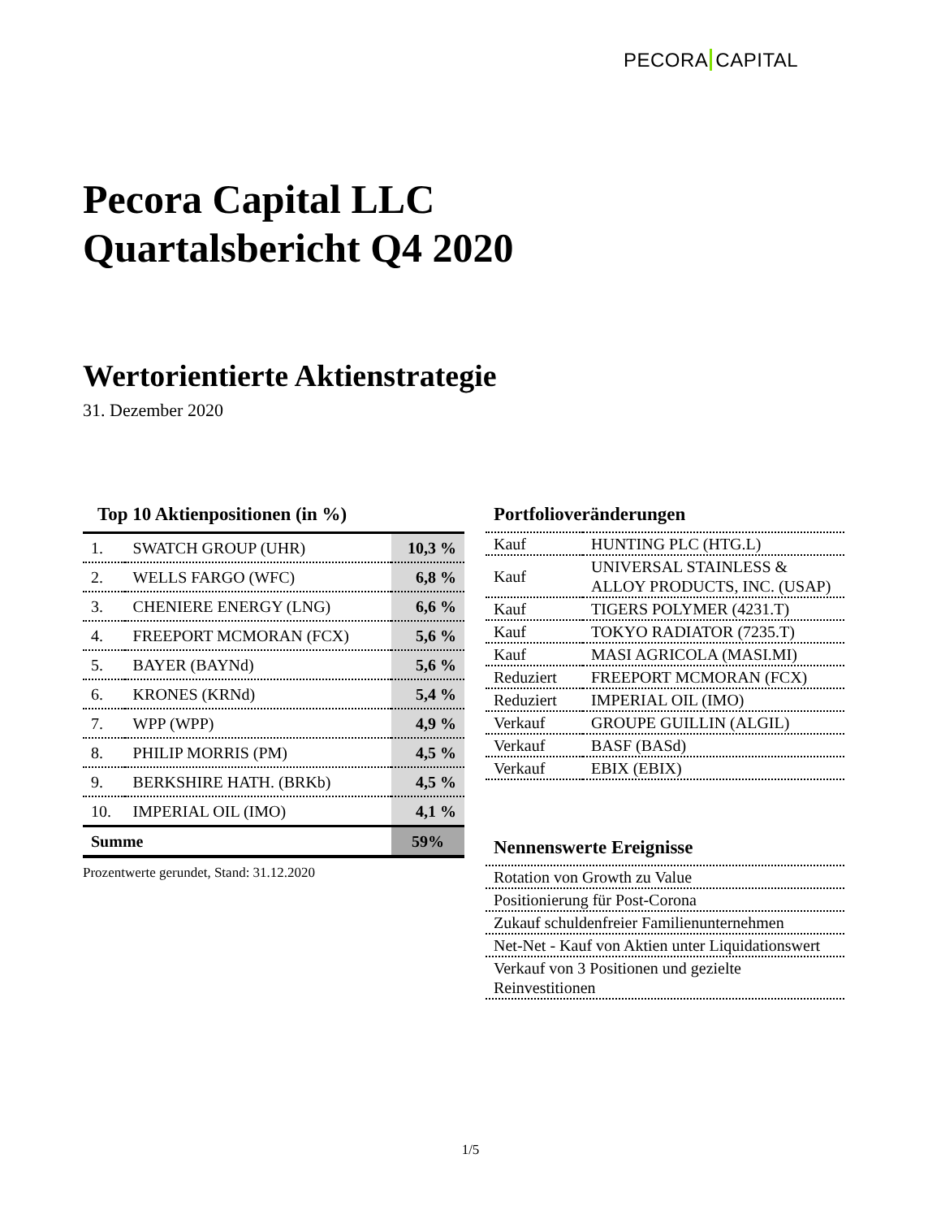PECORA CAPITAL
Pecora Capital LLC
Quartalsbericht Q4 2020
Wertorientierte Aktienstrategie
31. Dezember 2020
Top 10 Aktienpositionen (in %)
| 1. | SWATCH GROUP (UHR) | 10,3 % |
| 2. | WELLS FARGO (WFC) | 6,8 % |
| 3. | CHENIERE ENERGY (LNG) | 6,6 % |
| 4. | FREEPORT MCMORAN (FCX) | 5,6 % |
| 5. | BAYER (BAYNd) | 5,6 % |
| 6. | KRONES (KRNd) | 5,4 % |
| 7. | WPP (WPP) | 4,9 % |
| 8. | PHILIP MORRIS (PM) | 4,5 % |
| 9. | BERKSHIRE HATH. (BRKb) | 4,5 % |
| 10. | IMPERIAL OIL (IMO) | 4,1 % |
| Summe | | 59% |
Prozentwerte gerundet, Stand: 31.12.2020
Portfolioveränderungen
| Kauf | HUNTING PLC (HTG.L) |
| Kauf | UNIVERSAL STAINLESS & ALLOY PRODUCTS, INC. (USAP) |
| Kauf | TIGERS POLYMER (4231.T) |
| Kauf | TOKYO RADIATOR (7235.T) |
| Kauf | MASI AGRICOLA (MASI.MI) |
| Reduziert | FREEPORT MCMORAN (FCX) |
| Reduziert | IMPERIAL OIL (IMO) |
| Verkauf | GROUPE GUILLIN (ALGIL) |
| Verkauf | BASF (BASd) |
| Verkauf | EBIX (EBIX) |
Nennenswerte Ereignisse
| Rotation von Growth zu Value |
| Positionierung für Post-Corona |
| Zukauf schuldenfreier Familienunternehmen |
| Net-Net - Kauf von Aktien unter Liquidationswert |
| Verkauf von 3 Positionen und gezielte Reinvestitionen |
1/5